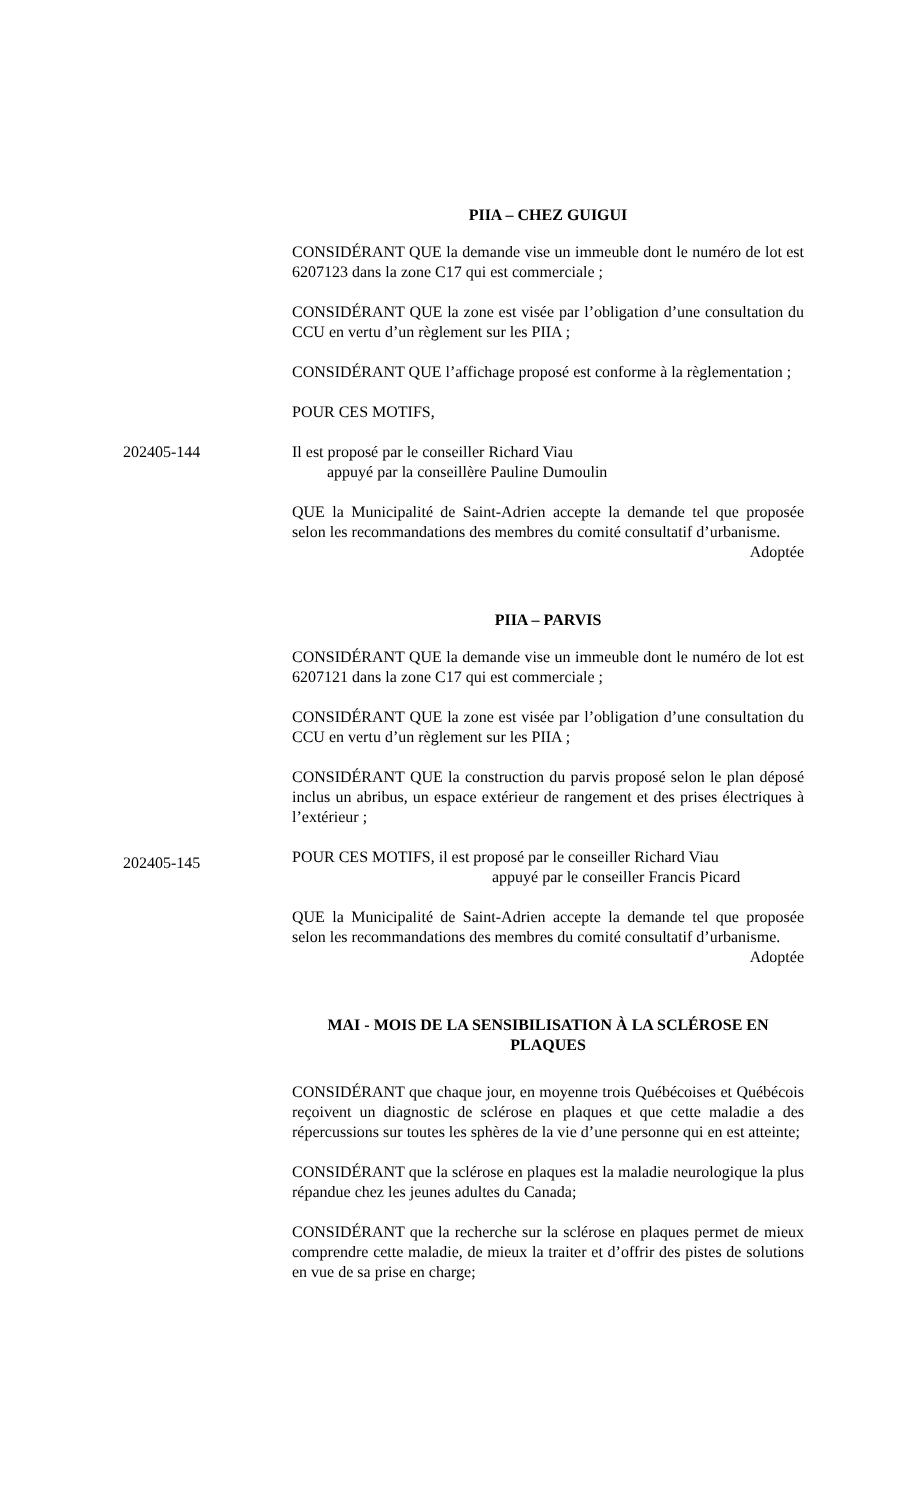PIIA – CHEZ GUIGUI
CONSIDÉRANT QUE la demande vise un immeuble dont le numéro de lot est 6207123 dans la zone C17 qui est commerciale ;
CONSIDÉRANT QUE la zone est visée par l’obligation d’une consultation du CCU en vertu d’un règlement sur les PIIA ;
CONSIDÉRANT QUE l’affichage proposé est conforme à la règlementation ;
POUR CES MOTIFS,
202405-144 Il est proposé par le conseiller Richard Viau
appuyé par la conseillère Pauline Dumoulin
QUE la Municipalité de Saint-Adrien accepte la demande tel que proposée selon les recommandations des membres du comité consultatif d’urbanisme.
Adoptée
PIIA – PARVIS
CONSIDÉRANT QUE la demande vise un immeuble dont le numéro de lot est 6207121 dans la zone C17 qui est commerciale ;
CONSIDÉRANT QUE la zone est visée par l’obligation d’une consultation du CCU en vertu d’un règlement sur les PIIA ;
CONSIDÉRANT QUE la construction du parvis proposé selon le plan déposé inclus un abribus, un espace extérieur de rangement et des prises électriques à l’extérieur ;
202405-145
POUR CES MOTIFS, il est proposé par le conseiller Richard Viau
appuyé par le conseiller Francis Picard
QUE la Municipalité de Saint-Adrien accepte la demande tel que proposée selon les recommandations des membres du comité consultatif d’urbanisme.
Adoptée
MAI - MOIS DE LA SENSIBILISATION À LA SCLÉROSE EN PLAQUES
CONSIDÉRANT que chaque jour, en moyenne trois Québécoises et Québécois reçoivent un diagnostic de sclérose en plaques et que cette maladie a des répercussions sur toutes les sphères de la vie d’une personne qui en est atteinte;
CONSIDÉRANT que la sclérose en plaques est la maladie neurologique la plus répandue chez les jeunes adultes du Canada;
CONSIDÉRANT que la recherche sur la sclérose en plaques permet de mieux comprendre cette maladie, de mieux la traiter et d’offrir des pistes de solutions en vue de sa prise en charge;